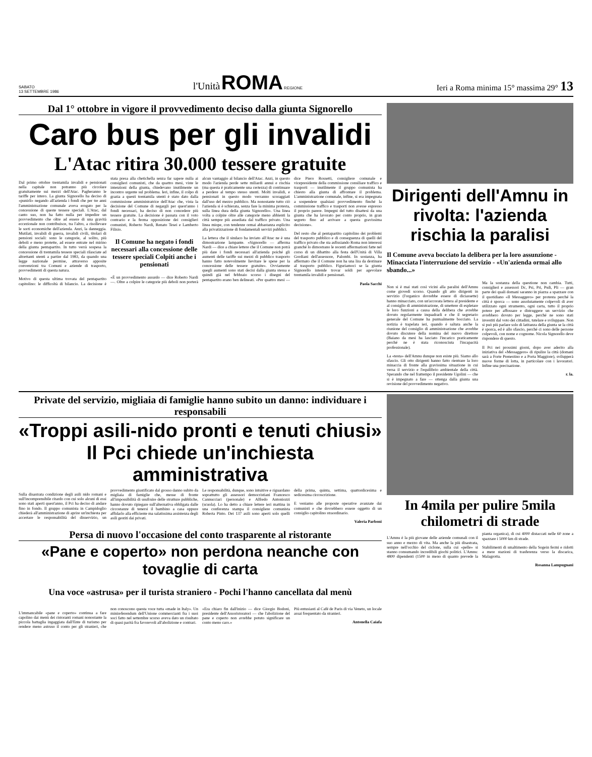SABATO
13 SETTEMBRE 1986
l'Unità ROMA REGIONE
Ieri a Roma minima 15° massima 29° 13
Dal 1° ottobre in vigore il provvedimento deciso dalla giunta Signorello
Caro bus per gli invalidi
L'Atac ritira 30.000 tessere gratuite
Dal primo ottobre trentamila invalidi e pensionati nella capitale non potranno più circolare gratuitamente sui mezzi dell'Atac. Pagheranno le tariffe per intero. La giunta Signorello ha deciso di «punirli» negando all'azienda i fondi che per tre anni l'amministrazione comunale aveva erogato per la concessione di queste tessere speciali. L'Atac, dal canto suo, non ha fatto nulla per impedire un provvedimento che oltre ad essere di una gravità eccezionale non contribuisce, tra l'altro, a risollevare le sorti economiche dell'azienda. Anzi, la danneggia. Mutilati, invalidi di guerra, invalidi civili, titolari di pensioni sociali: sono le categorie, al solito, più deboli e meno protette, ad essere entrate nel mirino della giunta pentapartito. In tutto verrà sospesa la concessione di trentamila tessere speciali rilasciate ad altrettanti utenti a partire dal 1983, da quando una legge nazionale permise, attraverso apposite convenzioni tra Comuni e aziende di trasporto, provvedimenti di questa natura.
Motivo di questa ultima trovata del pentapartito capitolino: le difficoltà di bilancio. La decisione è stata presa alla chetichella senza far sapere nulla ai consiglieri comunisti, che da quattro mesi, viste le intenzioni della giunta, chiedevano inutilmente un incontro urgente sul problema. Ieri, infine, il colpo di grazia a questi trentamila utenti è stato dato dalla commissione amministratrice dell'Atac che, vista la decisione del Comune di negargli per quest'anno i fondi necessari, ha deciso di non concedere più tessere gratuite. La decisione è passata con il voto contrario e la ferma opposizione dei consiglieri comunisti, Roberto Nardi, Renato Tesei e Lamberto Filisio.
Il Comune ha negato i fondi necessari alla concessione delle tessere speciali Colpiti anche i pensionati
«È un provvedimento assurdo — dice Roberto Nardi —. Oltre a colpire le categorie più deboli non porterà alcun vantaggio al bilancio dell'Atac. Anzi, in questo modo l'azienda perde sette miliardi annui e rischia (ma questa è praticamente una certezza) di continuare a perdere al tempo stesso utenti. Molti invalidi, e pensionati in questo modo verranno scoraggiati dall'uso del mezzo pubblico. Ma nonostante tutto ciò l'azienda si è schierata, senza fare la minima protesta, sulla linea dura della giunta Signorello». Una linea volta a colpire oltre alle categorie meno abbienti la città sempre più assediata dal traffico privato. Una linea miope, con tendenze ormai abbastanza esplicito alla privatizzazione di fondamentali servizi pubblici.
La lettera che il sindaco ha inviato all'Atac ne è una dimostrazione lampante. «Signorello — afferma Nardi — dice a chiare lettere che il Comune non potrà più dare i fondi necessari all'azienda poiché gli aumenti delle tariffe sui mezzi di pubblico trasporto hanno fatto notevolmente lievitare le spese per la concessione delle tessere gratuite». Ovviamente quegli aumenti sono stati decisi dalla giunta stessa e quindi già nel febbraio scorso i disegni del pentapartito erano ben delineati. «Per quattro mesi — dice Piero Rossetti, consigliere comunale e vicepresidente della commissione consiliare traffico e trasporti — inutilmente il gruppo comunista ha chiesto alla giunta di affrontare il problema. L'amministrazione comunale, infine, si era impegnata a sospendere qualsiasi provvedimento finché la commissione traffico e trasporti non avesse espresso il proprio parere. Impegni del tutto disattesi da una giunta che ha lavorato per conto proprio, in gran segreto fino ad arrivare a questa gravissima decisione».
Del resto che al pentapartito capitolino dei problemi del trasporto pubblico e di conseguenza di quelli del traffico privato che sta asfissiando Roma non interessi granché lo dimostrano le recenti affermazioni fatte nel corso di un dibattito alla festa dell'Unità di Villa Gordiani dell'assessore, Palombi. In sostanza, ha affermato che il Comune non ha una lira da destinare al trasporto pubblico. Figuriamoci se la giunta Signorello intende trovar soldi per agevolare trentamila invalidi e pensionati.
Paola Sacchi
Dirigenti dell'Amnu in rivolta: l'azienda rischia la paralisi
Il Comune aveva bocciato la delibera per la loro assunzione - Minacciata l'interruzione del servizio - «Un'azienda ormai allo sbando...»
Non si è mai stati così vicini alla paralisi dell'Amnu come giovedì scorso. Quando gli atto dirigenti in servizio (l'organico dovrebbe essere di diciassette) hanno minacciato, con un'accorata lettera al presidente e al consiglio di amministrazione, di smettere di espletare le loro funzioni a causa della delibera che avrebbe dovuto regolarmente inquadrarli e che il segretario generale del Comune ha puntualmente bocciato. La notizia è trapelata ieri, quando è saltata anche la riunione del consiglio di amministrazione che avrebbe dovuto discutere della nomina del nuovo direttore (Baiano da mesi ha lasciato l'incarico praticamente perché ne è stata riconosciuta l'incapacità professionale).
La «testa» dell'Amnu dunque non esiste più. Siamo allo sfascio. Gli otto dirigenti hanno fatto rientrare la loro minaccia di fronte alla gravissima situazione in cui versa il servizio e l'equilibrio ambientale della città. Sperando che nel frattempo il presidente Ugolini — che si è impegnato a fare — ottenga dalla giunta una revisione del provvedimento negativo.
Ma la sostanza della questione non cambia. Tutti, consiglieri e assessori Dc, Psi, Pri, Psdi, Pli — gran parte dei quali domani saranno in piazza a spazzare con il quotidiano «Il Messaggero» per protesta perché la città è sporca — sono assolutamente colpevoli di aver utilizzato ogni strumento, ogni carta, tutto il proprio potere per affossare e distruggere un servizio che avrebbero dovuto per legge, perché ne sono stati investiti dal voto dei cittadini, tutelare e sviluppare. Non si può più parlare solo di latitanza della giunta se la città è sporca, ed è allo sfascio, perché ci sono delle persone colpevoli, con nome e cognome. Nicola Signorello deve rispondere di questo.
Il Pci nei prossimi giorni, dopo aver aderito alla iniziativa del «Messaggero» di ripulire la città (domani sarà a Forte Prenestino e a Porta Maggiore), svilupperà nuove forme di lotta, in particolare con i lavoratori. Infine una precisazione.
r. la.
Private del servizio, migliaia di famiglie hanno subito un danno: individuare i responsabili
«Troppi asili-nido pronti e tenuti chiusi» Il Pci chiede un'inchiesta amministrativa
Sulla disastrata condizione degli asili nido romani e sull'incomprensibile ritardo con cui solo alcuni di essi sono stati aperti quest'anno, il Pci ha deciso di andare fino in fondo. Il gruppo comunista in Campidoglio chiederà all'amministrazione di aprire un'inchiesta per accertare le responsabilità del disservizio, un provvedimento giustificato dal grosso danno subito da migliaia di famiglie che, messe di fronte all'impossibilità di usufruire delle strutture pubbliche, hanno dovuto ripiegare sull'alternativa obbligata dalle circostanze di tenersi il bambino a casa oppure affidarlo alla efficiente ma salatissima assistenza degli asili gestiti dai privati.
Le responsabilità, dunque, sono intuitive e riguardano soprattutto gli assessori democristiani Francesco Cannucciari (personale) e Alfredo Antoniozzi (scuola). Lo ha detto a chiare lettere ieri mattina in una conferenza stampa il consigliere comunista Roberta Pinto. Dei 137 asili sono aperti solo quelli della prima, quinta, settima, quattordicesima e sedicesima circoscrizione.
E veniamo alle proposte operative avanzate dai comunisti e che dovrebbero essere oggetto di un consiglio capitolino straordinario.
Valeria Parboni
Persa di nuovo l'occasione del conto trasparente al ristorante
«Pane e coperto» non perdona neanche con tovaglie di carta
Una voce «astrusa» per il turista straniero - Pochi l'hanno cancellata dal menù
L'immancabile «pane e coperto» continua a fare capolino dai menù dei ristoranti romani nonostante la piccola battaglia ingaggiata dall'Ente di turismo per rendere meno astruso il conto per gli stranieri, che non conoscono questa voce tutta «made in Italy». Un minireferendum dell'Unione commercianti fra i suoi soci fatto nel settembre scorso aveva dato un risultato di quasi parità fra favorevoli all'abolizione e contrari.
«Era chiaro fin dall'inizio — dice Giorgio Bodoni, presidente dell'Assoristoratori — che l'abolizione del pane e coperto non avrebbe potuto significare un conto meno caro.»
Più entusiasti al Café de Paris di via Veneto, un locale assai frequentato da stranieri.
Antonella Caiafa
In 4mila per pulire 5mila chilometri di strade
L'Amnu è la più giovane delle aziende comunali con il suo anno e mezzo di vita. Ma anche la più disastrata, sempre nell'occhio del ciclone, sulla cui «pelle» si stanno consumando incredibili giochi politici. L'Amnu: 4800 dipendenti (1500 in meno di quanto prevede la pianta organica), di cui 4000 distaccati nelle 60 zone a spazzare i 5000 km di strade.
Stabilimenti di smaltimento della Sogein fermi e ridotti a mere stazioni di trasferenza verso la discarica, Malagrotta.
Rosanna Lampugnani